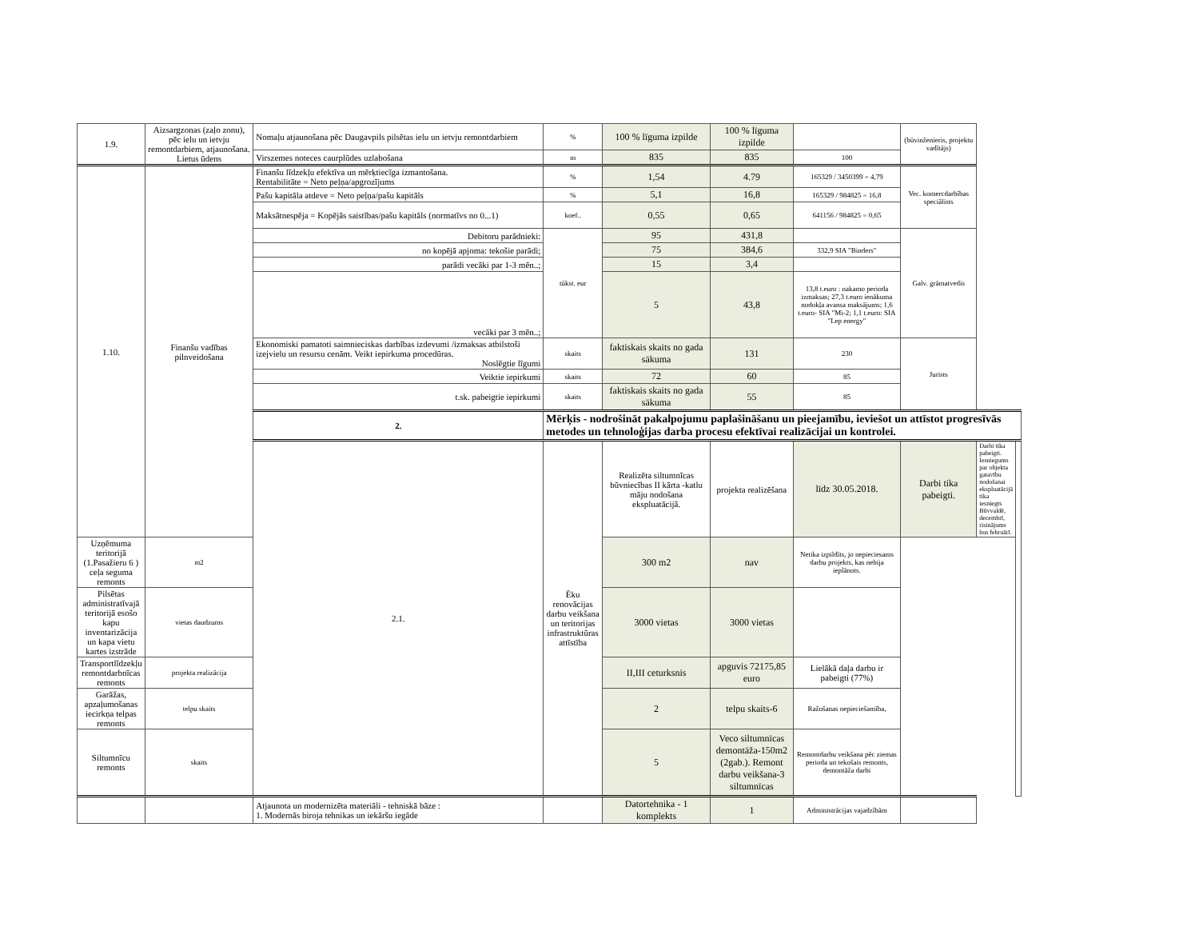| 1.9. | Aizsargzonas (zaļo zonu), pēc ielu un ietvju remontdarbiem, atjaunošana. Lietus ūdens | Nomaļu atjaunošana pēc Daugavpils pilsētas ielu un ietvju remontdarbiem | % | 100 % līguma izpilde | 100 % līguma izpilde | | (būvinženieris, projektu vadītājs) | | |
| | | Virszemes noteces caurplūdes uzlabošana | m | 835 | 835 | 100 | | | |
| 1.10. | Finanšu vadības pilnveidošana | Finanšu līdzekļu efektīva un mērķtiecīga izmantošana. Rentabilitāte = Neto peļņa/apgrozījums | % | 1,54 | 4.79 | 165329 / 3450399 = 4,79 | Vec. komercdarbības speciālists | | |
| | | Pašu kapitāla atdeve = Neto peļņa/pašu kapitāls | % | 5,1 | 16,8 | 165329 / 984825 = 16,8 | | | |
| | | Maksātnespēja = Kopējās saistības/pašu kapitāls (normatīvs no 0...1) | koef.. | 0,55 | 0,65 | 641156 / 984825 = 0,65 | | | |
| | | Debitoru parādnieki: | tūkst. eur | 95 | 431,8 | | Galv. grāmatvedis | | |
| | | no kopējā apjoma: tekošie parādi; | | 75 | 384,6 | 332,9 SIA "Binders" | | | |
| | | parādi vecāki par 1-3 mēn..; | | 15 | 3,4 | | | | |
| | | vecāki par 3 mēn..; | | 5 | 43,8 | 13,8 t.euro : nakamo perioda izmaksas; 27,3 t.euro ienākuma nodokļa avansa maksājums; 1,6 t.euro- SIA "Mi-2; 1,1 t.euro: SIA "Lep energy" | | | |
| | | Ekonomiski pamatoti saimnieciskas darbības izdevumi /izmaksas atbilstoši izejvielu un resursu cenām. Veikt iepirkuma procedūras. Noslēgtie līgumi | skaits | faktiskais skaits no gada sākuma | 131 | 230 | Jurists | | |
| | | Veiktie iepirkumi | skaits | 72 | 60 | 85 | | | |
| | | t.sk. pabeigtie iepirkumi | skaits | faktiskais skaits no gada sākuma | 55 | 85 | | | |
| | | 2. | Mērķis - nodrošināt pakalpojumu paplašināšanu un pieejamību, ieviešot un attīstot progresīvās metodes un tehnoloģijas darba procesu efektīvai realizācijai un kontrolei. | | | | | | |
| | | 2.1. | Ēku renovācijas darbu veikšana un teritorijas infrastruktūras attīstība | Realizēta siltumnīcas būvniecības II kārta -katlu māju nodošana ekspluatācijā. | projekta realizēšana | līdz 30.05.2018. | Darbi tika pabeigti. | Darbi tika pabeigti. Iesniegums par objekta gatavību nodošanai ekspluatācijā tika iesniegts Būvvaldē, decembrī, risinājums bus februārī. | |
| Uzņēmuma teritorijā (1.Pasažieru 6 ) ceļa seguma remonts | m2 | | | 300 m2 | nav | Netika izpildīts, jo nepieciesams darbu projekts, kas nebija ieplānots. | | | |
| Pilsētas administratīvajā teritorijā esošo kapu inventarizācija un kapa vietu kartes izstrāde | vietas daudzums | | | 3000 vietas | 3000 vietas | | | | |
| Transportlīdzekļu remontdarbnīcas remonts | projekta realizācija | | | II,III ceturksnis | apguvis 72175,85 euro | Lielākā daļa darbu ir pabeigti (77%) | | | |
| Garāžas, apzaļumošanas iecirkņa telpas remonts | telpu skaits | | | 2 | telpu skaits-6 | Ražošanas nepieciešamība, | | | |
| Siltumnīcu remonts | skaits | | | 5 | Veco siltumnīcas demontāža-150m2 (2gab.). Remont darbu veikšana-3 siltumnīcas | Remontdarbu veikšana pēc ziemas perioda un tekošais remonts, demontāža darbi | | | |
| | | Atjaunota un modernizēta materiāli - tehniskā bāze : 1. Modernās biroja tehnikas un iekāršu iegāde | | Datortehnika - 1 komplekts | 1 | Administrācijas vajadzībām | | | |